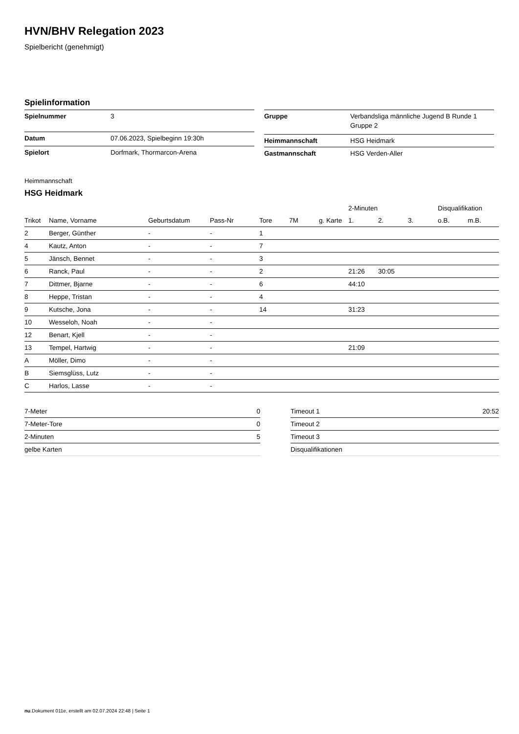HVN/BHV Relegation 2023
Spielbericht (genehmigt)
Spielinformation
| Spielnummer | 3 |
| Datum | 07.06.2023, Spielbeginn 19:30h |
| Spielort | Dorfmark, Thormarcon-Arena |
| Gruppe | Verbandsliga männliche Jugend B Runde 1 Gruppe 2 |
| Heimmannschaft | HSG Heidmark |
| Gastmannschaft | HSG Verden-Aller |
Heimmannschaft
HSG Heidmark
| | | | | | | | 2-Minuten | | | Disqualifikation | |
| --- | --- | --- | --- | --- | --- | --- | --- | --- | --- | --- | --- |
| Trikot | Name, Vorname | Geburtsdatum | Pass-Nr | Tore | 7M | g. Karte | 1. | 2. | 3. | o.B. | m.B. |
| 2 | Berger, Günther | - | - | 1 | | | | | | | |
| 4 | Kautz, Anton | - | - | 7 | | | | | | | |
| 5 | Jänsch, Bennet | - | - | 3 | | | | | | | |
| 6 | Ranck, Paul | - | - | 2 | | | 21:26 | 30:05 | | | |
| 7 | Dittmer, Bjarne | - | - | 6 | | | 44:10 | | | | |
| 8 | Heppe, Tristan | - | - | 4 | | | | | | | |
| 9 | Kutsche, Jona | - | - | 14 | | | 31:23 | | | | |
| 10 | Wesseloh, Noah | - | - | | | | | | | | |
| 12 | Benart, Kjell | - | - | | | | | | | | |
| 13 | Tempel, Hartwig | - | - | | | | 21:09 | | | | |
| A | Möller, Dimo | - | - | | | | | | | | |
| B | Siemsglüss, Lutz | - | - | | | | | | | | |
| C | Harlos, Lasse | - | - | | | | | | | | |
| 7-Meter | 0 |
| 7-Meter-Tore | 0 |
| 2-Minuten | 5 |
| gelbe Karten | |
| Timeout 1 | 20:52 |
| Timeout 2 | |
| Timeout 3 | |
| Disqualifikationen | |
nu.Dokument 011e, erstellt am 02.07.2024 22:48 | Seite 1